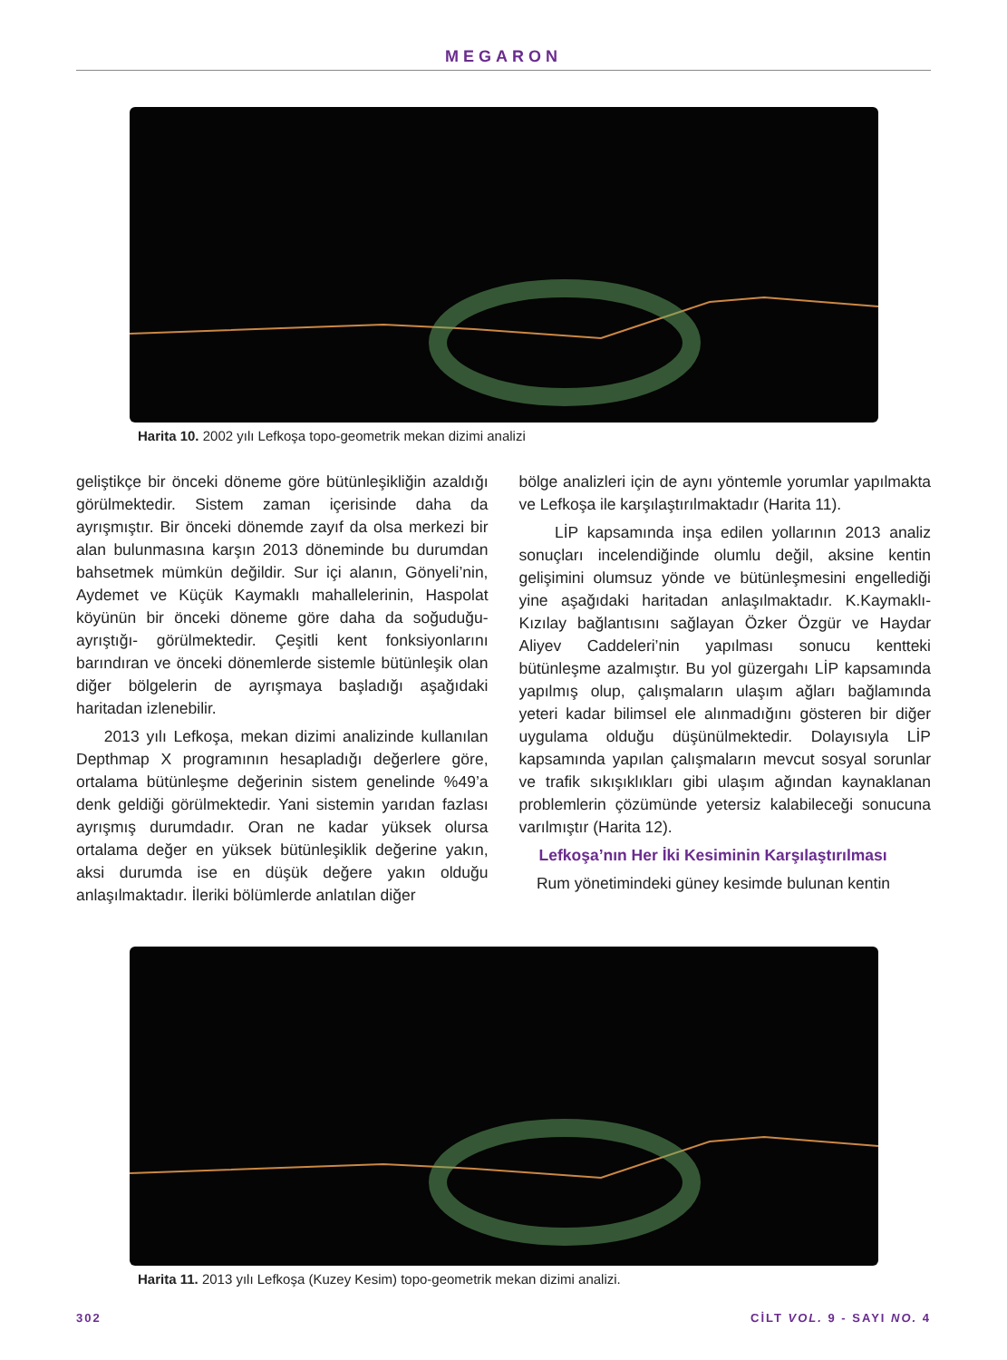MEGARON
Harita 10. 2002 yılı Lefkoşa topo-geometrik mekan dizimi analizi
geliştikçe bir önceki döneme göre bütünleşikliğin azaldığı görülmektedir. Sistem zaman içerisinde daha da ayrışmıştır. Bir önceki dönemde zayıf da olsa merkezi bir alan bulunmasına karşın 2013 döneminde bu durumdan bahsetmek mümkün değildir. Sur içi alanın, Gönyeli’nin, Aydemet ve Küçük Kaymaklı mahallelerinin, Haspolat köyünün bir önceki döneme göre daha da soğuduğu-ayrıştığı- görülmektedir. Çeşitli kent fonksiyonlarını barındıran ve önceki dönemlerde sistemle bütünleşik olan diğer bölgelerin de ayrışmaya başladığı aşağıdaki haritadan izlenebilir.
2013 yılı Lefkoşa, mekan dizimi analizinde kullanılan Depthmap X programının hesapladığı değerlere göre, ortalama bütünleşme değerinin sistem genelinde %49’a denk geldiği görülmektedir. Yani sistemin yarıdan fazlası ayrışmış durumdadır. Oran ne kadar yüksek olursa ortalama değer en yüksek bütünleşiklik değerine yakın, aksi durumda ise en düşük değere yakın olduğu anlaşılmaktadır. İleriki bölümlerde anlatılan diğer
bölge analizleri için de aynı yöntemle yorumlar yapılmakta ve Lefkoşa ile karşılaştırılmaktadır (Harita 11).
LİP kapsamında inşa edilen yollarının 2013 analiz sonuçları incelendiğinde olumlu değil, aksine kentin gelişimini olumsuz yönde ve bütünleşmesini engellediği yine aşağıdaki haritadan anlaşılmaktadır. K.Kaymaklı-Kızılay bağlantısını sağlayan Özker Özgür ve Haydar Aliyev Caddeleri’nin yapılması sonucu kentteki bütünleşme azalmıştır. Bu yol güzergahı LİP kapsamında yapılmış olup, çalışmaların ulaşım ağları bağlamında yeteri kadar bilimsel ele alınmadığını gösteren bir diğer uygulama olduğu düşünülmektedir. Dolayısıyla LİP kapsamında yapılan çalışmaların mevcut sosyal sorunlar ve trafik sıkışıklıkları gibi ulaşım ağından kaynaklanan problemlerin çözümünde yetersiz kalabileceği sonucuna varılmıştır (Harita 12).
Lefkoşa’nın Her İki Kesiminin Karşılaştırılması
Rum yönetimindeki güney kesimde bulunan kentin
Harita 11. 2013 yılı Lefkoşa (Kuzey Kesim) topo-geometrik mekan dizimi analizi.
302 CİLT VOL. 9 - SAYI NO. 4